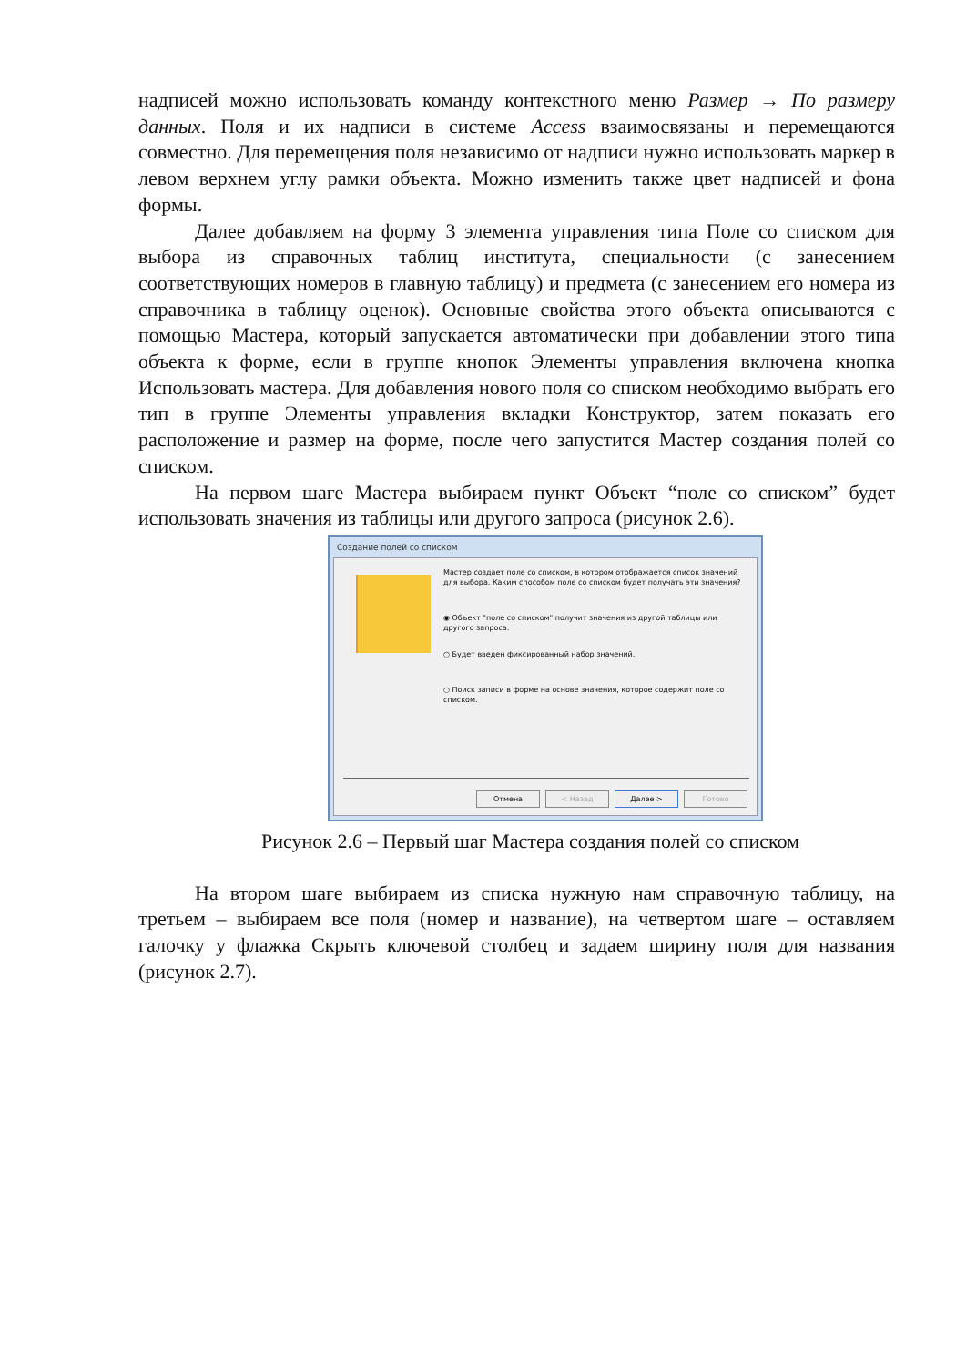надписей можно использовать команду контекстного меню Размер → По размеру данных. Поля и их надписи в системе Access взаимосвязаны и перемещаются совместно. Для перемещения поля независимо от надписи нужно использовать маркер в левом верхнем углу рамки объекта. Можно изменить также цвет надписей и фона формы.
Далее добавляем на форму 3 элемента управления типа Поле со списком для выбора из справочных таблиц института, специальности (с занесением соответствующих номеров в главную таблицу) и предмета (с занесением его номера из справочника в таблицу оценок). Основные свойства этого объекта описываются с помощью Мастера, который запускается автоматически при добавлении этого типа объекта к форме, если в группе кнопок Элементы управления включена кнопка Использовать мастера. Для добавления нового поля со списком необходимо выбрать его тип в группе Элементы управления вкладки Конструктор, затем показать его расположение и размер на форме, после чего запустится Мастер создания полей со списком.
На первом шаге Мастера выбираем пункт Объект “поле со списком” будет использовать значения из таблицы или другого запроса (рисунок 2.6).
Создание полей со списком
Мастер создает поле со списком, в котором отображается список значений для выбора. Каким способом поле со списком будет получать эти значения?
◉ Объект "поле со списком" получит значения из другой таблицы или другого запроса.
○ Будет введен фиксированный набор значений.
○ Поиск записи в форме на основе значения, которое содержит поле со списком.
Отмена < Назад Далее > Готово
Рисунок 2.6 – Первый шаг Мастера создания полей со списком
На втором шаге выбираем из списка нужную нам справочную таблицу, на третьем – выбираем все поля (номер и название), на четвертом шаге – оставляем галочку у флажка Скрыть ключевой столбец и задаем ширину поля для названия (рисунок 2.7).